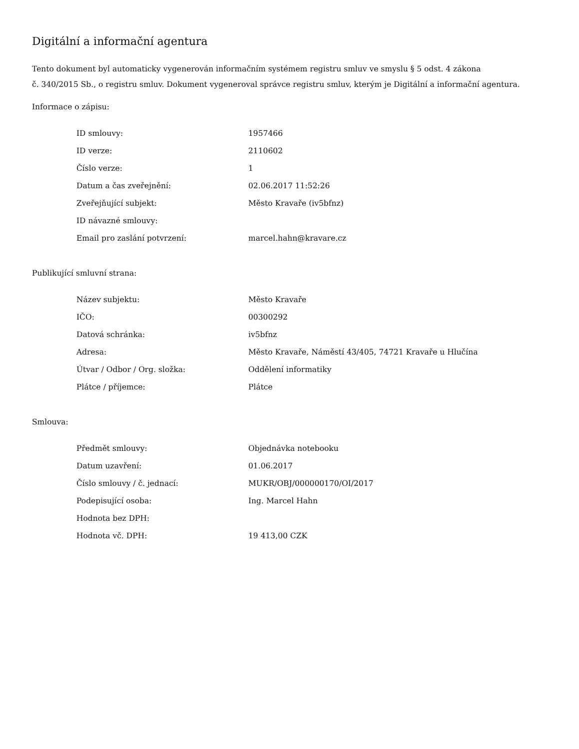Digitální a informační agentura
Tento dokument byl automaticky vygenerován informačním systémem registru smluv ve smyslu § 5 odst. 4 zákona
č. 340/2015 Sb., o registru smluv. Dokument vygeneroval správce registru smluv, kterým je Digitální a informační agentura.
Informace o zápisu:
| ID smlouvy: | 1957466 |
| ID verze: | 2110602 |
| Číslo verze: | 1 |
| Datum a čas zveřejnění: | 02.06.2017 11:52:26 |
| Zveřejňující subjekt: | Město Kravaře (iv5bfnz) |
| ID návazné smlouvy: | |
| Email pro zaslání potvrzení: | marcel.hahn@kravare.cz |
Publikující smluvní strana:
| Název subjektu: | Město Kravaře |
| IČO: | 00300292 |
| Datová schránka: | iv5bfnz |
| Adresa: | Město Kravaře, Náměstí 43/405, 74721 Kravaře u Hlučína |
| Útvar / Odbor / Org. složka: | Oddělení informatiky |
| Plátce / příjemce: | Plátce |
Smlouva:
| Předmět smlouvy: | Objednávka notebooku |
| Datum uzavření: | 01.06.2017 |
| Číslo smlouvy / č. jednací: | MUKR/OBJ/000000170/OI/2017 |
| Podepisující osoba: | Ing. Marcel Hahn |
| Hodnota bez DPH: | |
| Hodnota vč. DPH: | 19 413,00 CZK |